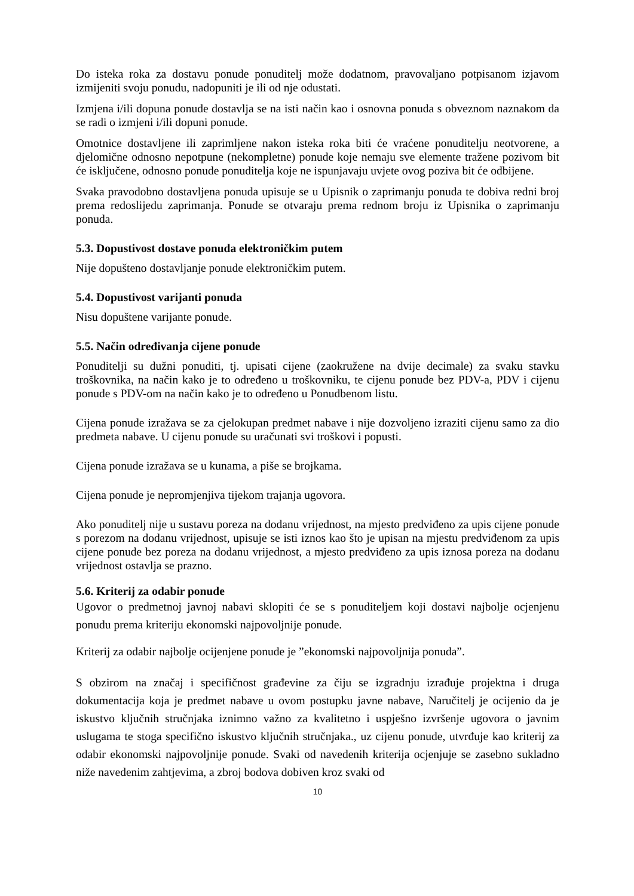Do isteka roka za dostavu ponude ponuditelj može dodatnom, pravovaljano potpisanom izjavom izmijeniti svoju ponudu, nadopuniti je ili od nje odustati.
Izmjena i/ili dopuna ponude dostavlja se na isti način kao i osnovna ponuda s obveznom naznakom da se radi o izmjeni i/ili dopuni ponude.
Omotnice dostavljene ili zaprimljene nakon isteka roka biti će vraćene ponuditelju neotvorene, a djelomične odnosno nepotpune (nekompletne) ponude koje nemaju sve elemente tražene pozivom bit će isključene, odnosno ponude ponuditelja koje ne ispunjavaju uvjete ovog poziva bit će odbijene.
Svaka pravodobno dostavljena ponuda upisuje se u Upisnik o zaprimanju ponuda te dobiva redni broj prema redoslijedu zaprimanja. Ponude se otvaraju prema rednom broju iz Upisnika o zaprimanju ponuda.
5.3. Dopustivost dostave ponuda elektroničkim putem
Nije dopušteno dostavljanje ponude elektroničkim putem.
5.4. Dopustivost varijanti ponuda
Nisu dopuštene varijante ponude.
5.5. Način određivanja cijene ponude
Ponuditelji su dužni ponuditi, tj. upisati cijene (zaokružene na dvije decimale) za svaku stavku troškovnika, na način kako je to određeno u troškovniku, te cijenu ponude bez PDV-a, PDV i cijenu ponude s PDV-om na način kako je to određeno u Ponudbenom listu.
Cijena ponude izražava se za cjelokupan predmet nabave i nije dozvoljeno izraziti cijenu samo za dio predmeta nabave. U cijenu ponude su uračunati svi troškovi i popusti.
Cijena ponude izražava se u kunama, a piše se brojkama.
Cijena ponude je nepromjenjiva tijekom trajanja ugovora.
Ako ponuditelj nije u sustavu poreza na dodanu vrijednost, na mjesto predviđeno za upis cijene ponude s porezom na dodanu vrijednost, upisuje se isti iznos kao što je upisan na mjestu predviđenom za upis cijene ponude bez poreza na dodanu vrijednost, a mjesto predviđeno za upis iznosa poreza na dodanu vrijednost ostavlja se prazno.
5.6. Kriterij za odabir ponude
Ugovor o predmetnoj javnoj nabavi sklopiti će se s ponuditeljem koji dostavi najbolje ocjenjenu ponudu prema kriteriju ekonomski najpovoljnije ponude.
Kriterij za odabir najbolje ocijenjene ponude je ”ekonomski najpovoljnija ponuda”.
S obzirom na značaj i specifičnost građevine za čiju se izgradnju izrađuje projektna i druga dokumentacija koja je predmet nabave u ovom postupku javne nabave, Naručitelj je ocijenio da je iskustvo ključnih stručnjaka iznimno važno za kvalitetno i uspješno izvršenje ugovora o javnim uslugama te stoga specifično iskustvo ključnih stručnjaka., uz cijenu ponude, utvrđuje kao kriterij za odabir ekonomski najpovoljnije ponude. Svaki od navedenih kriterija ocjenjuje se zasebno sukladno niže navedenim zahtjevima, a zbroj bodova dobiven kroz svaki od
10